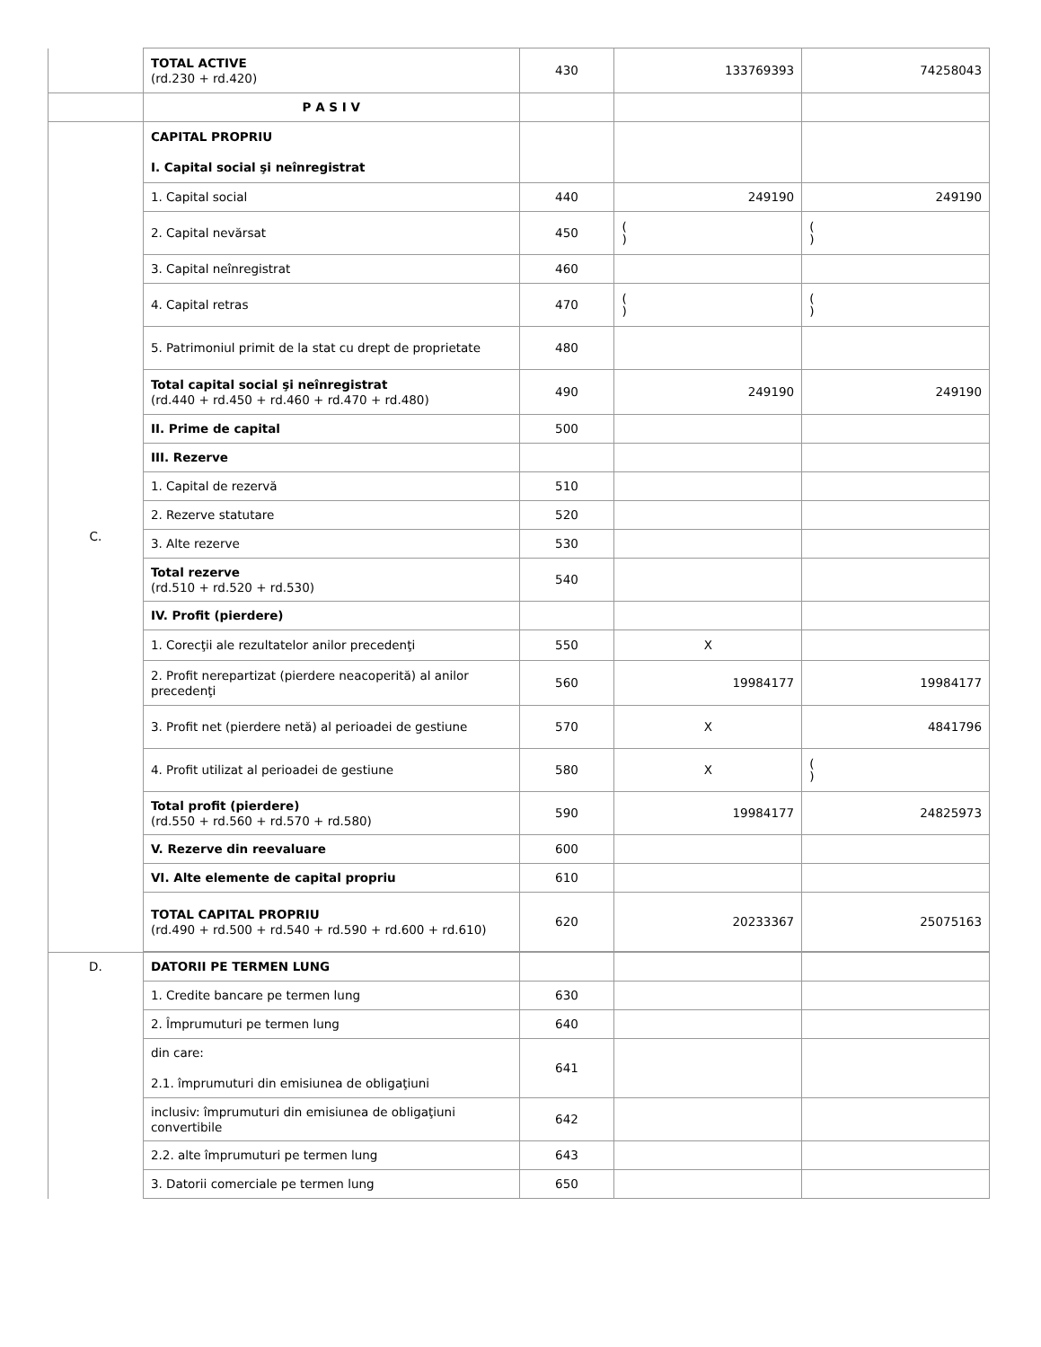| | TOTAL ACTIVE (rd.230 + rd.420) | 430 | 133769393 | 74258043 |
| | P A S I V | | | |
| C. | CAPITAL PROPRIU I. Capital social şi neînregistrat | | | |
| | 1. Capital social | 440 | 249190 | 249190 |
| | 2. Capital nevărsat | 450 | ( ) | ( ) |
| | 3. Capital neînregistrat | 460 | | |
| | 4. Capital retras | 470 | ( ) | ( ) |
| | 5. Patrimoniul primit de la stat cu drept de proprietate | 480 | | |
| | Total capital social şi neînregistrat (rd.440 + rd.450 + rd.460 + rd.470 + rd.480) | 490 | 249190 | 249190 |
| | II. Prime de capital | 500 | | |
| | III. Rezerve | | | |
| | 1. Capital de rezervă | 510 | | |
| | 2. Rezerve statutare | 520 | | |
| | 3. Alte rezerve | 530 | | |
| | Total rezerve (rd.510 + rd.520 + rd.530) | 540 | | |
| | IV. Profit (pierdere) | | | |
| | 1. Corecţii ale rezultatelor anilor precedenţi | 550 | X | |
| | 2. Profit nerepartizat (pierdere neacoperită) al anilor precedenţi | 560 | 19984177 | 19984177 |
| | 3. Profit net (pierdere netă) al perioadei de gestiune | 570 | X | 4841796 |
| | 4. Profit utilizat al perioadei de gestiune | 580 | X | ( ) |
| | Total profit (pierdere) (rd.550 + rd.560 + rd.570 + rd.580) | 590 | 19984177 | 24825973 |
| | V. Rezerve din reevaluare | 600 | | |
| | VI. Alte elemente de capital propriu | 610 | | |
| | TOTAL CAPITAL PROPRIU (rd.490 + rd.500 + rd.540 + rd.590 + rd.600 + rd.610) | 620 | 20233367 | 25075163 |
| D. | DATORII PE TERMEN LUNG | | | |
| | 1. Credite bancare pe termen lung | 630 | | |
| | 2. Împrumuturi pe termen lung | 640 | | |
| | din care: 2.1. împrumuturi din emisiunea de obligaţiuni | 641 | | |
| | inclusiv: împrumuturi din emisiunea de obligaţiuni convertibile | 642 | | |
| | 2.2. alte împrumuturi pe termen lung | 643 | | |
| | 3. Datorii comerciale pe termen lung | 650 | | |